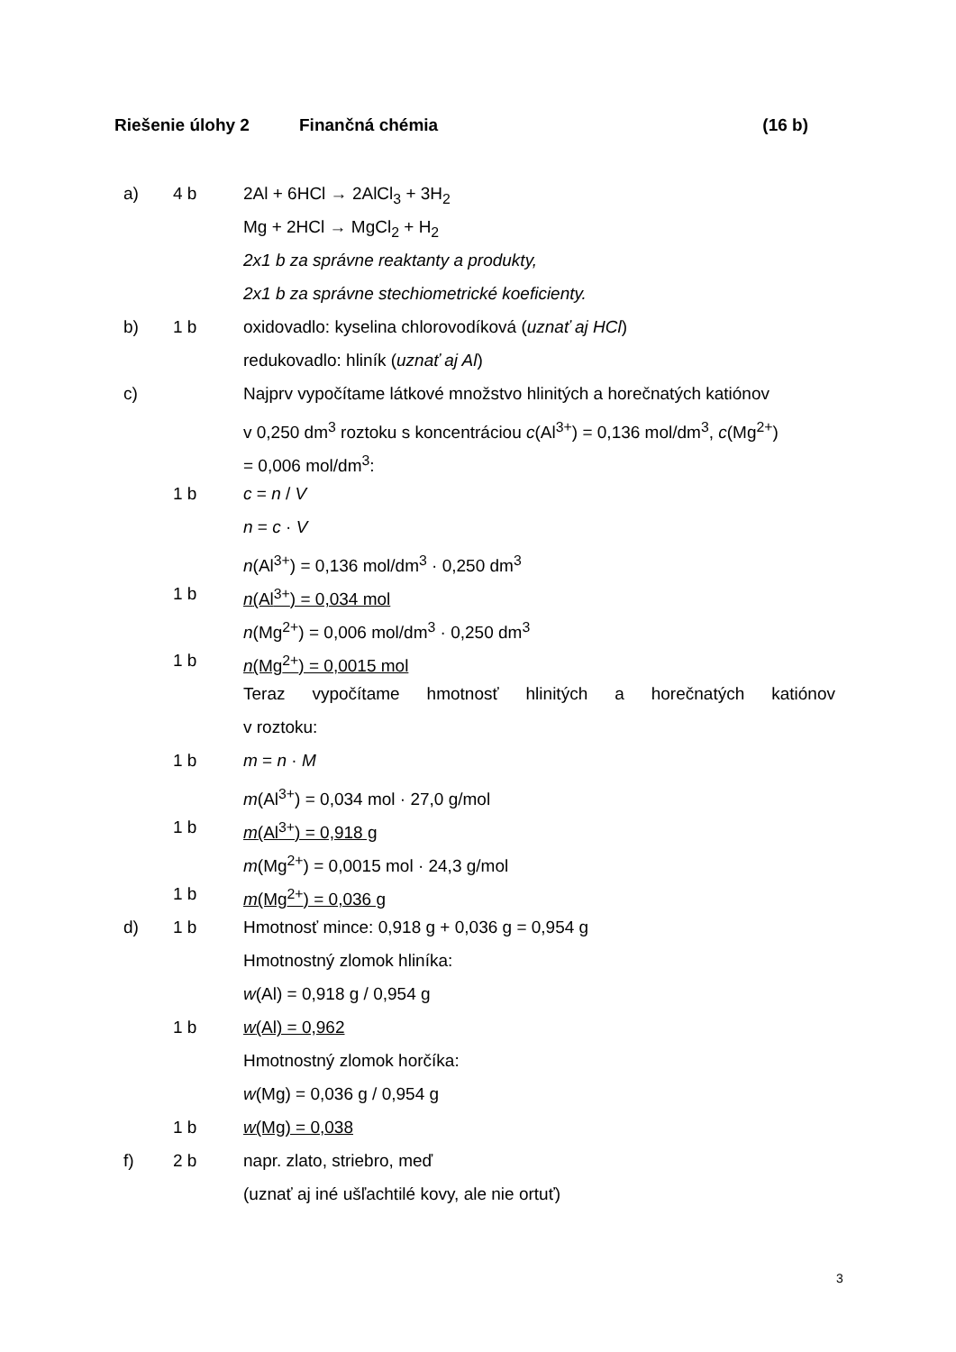Riešenie úlohy 2 Finančná chémia (16 b)
a) 4 b 2Al + 6HCl → 2AlCl<sub>3</sub> + 3H<sub>2</sub>
Mg + 2HCl → MgCl<sub>2</sub> + H<sub>2</sub>
2x1 b za správne reaktanty a produkty,
2x1 b za správne stechiometrické koeficienty.
b) 1 b oxidovadlo: kyselina chlorovodíková (uznať aj HCl)
redukovadlo: hliník (uznať aj Al)
c) Najprv vypočítame látkové množstvo hlinitých a horečnatých katiónov
v 0,250 dm<sup>3</sup> roztoku s koncentráciou c(Al<sup>3+</sup>) = 0,136 mol/dm<sup>3</sup>, c(Mg<sup>2+</sup>)
= 0,006 mol/dm<sup>3</sup>:
1 b c = n / V
n = c · V
n(Al<sup>3+</sup>) = 0,136 mol/dm<sup>3</sup> · 0,250 dm<sup>3</sup>
1 b n(Al<sup>3+</sup>) = 0,034 mol
n(Mg<sup>2+</sup>) = 0,006 mol/dm<sup>3</sup> · 0,250 dm<sup>3</sup>
1 b n(Mg<sup>2+</sup>) = 0,0015 mol
Teraz vypočítame hmotnosť hlinitých a horečnatých katiónov
v roztoku:
1 b m = n · M
m(Al<sup>3+</sup>) = 0,034 mol · 27,0 g/mol
1 b m(Al<sup>3+</sup>) = 0,918 g
m(Mg<sup>2+</sup>) = 0,0015 mol · 24,3 g/mol
1 b m(Mg<sup>2+</sup>) = 0,036 g
d) 1 b Hmotnosť mince: 0,918 g + 0,036 g = 0,954 g
Hmotnostný zlomok hliníka:
w(Al) = 0,918 g / 0,954 g
1 b w(Al) = 0,962
Hmotnostný zlomok horčíka:
w(Mg) = 0,036 g / 0,954 g
1 b w(Mg) = 0,038
f) 2 b napr. zlato, striebro, meď
(uznať aj iné ušľachtilé kovy, ale nie ortuť)
3